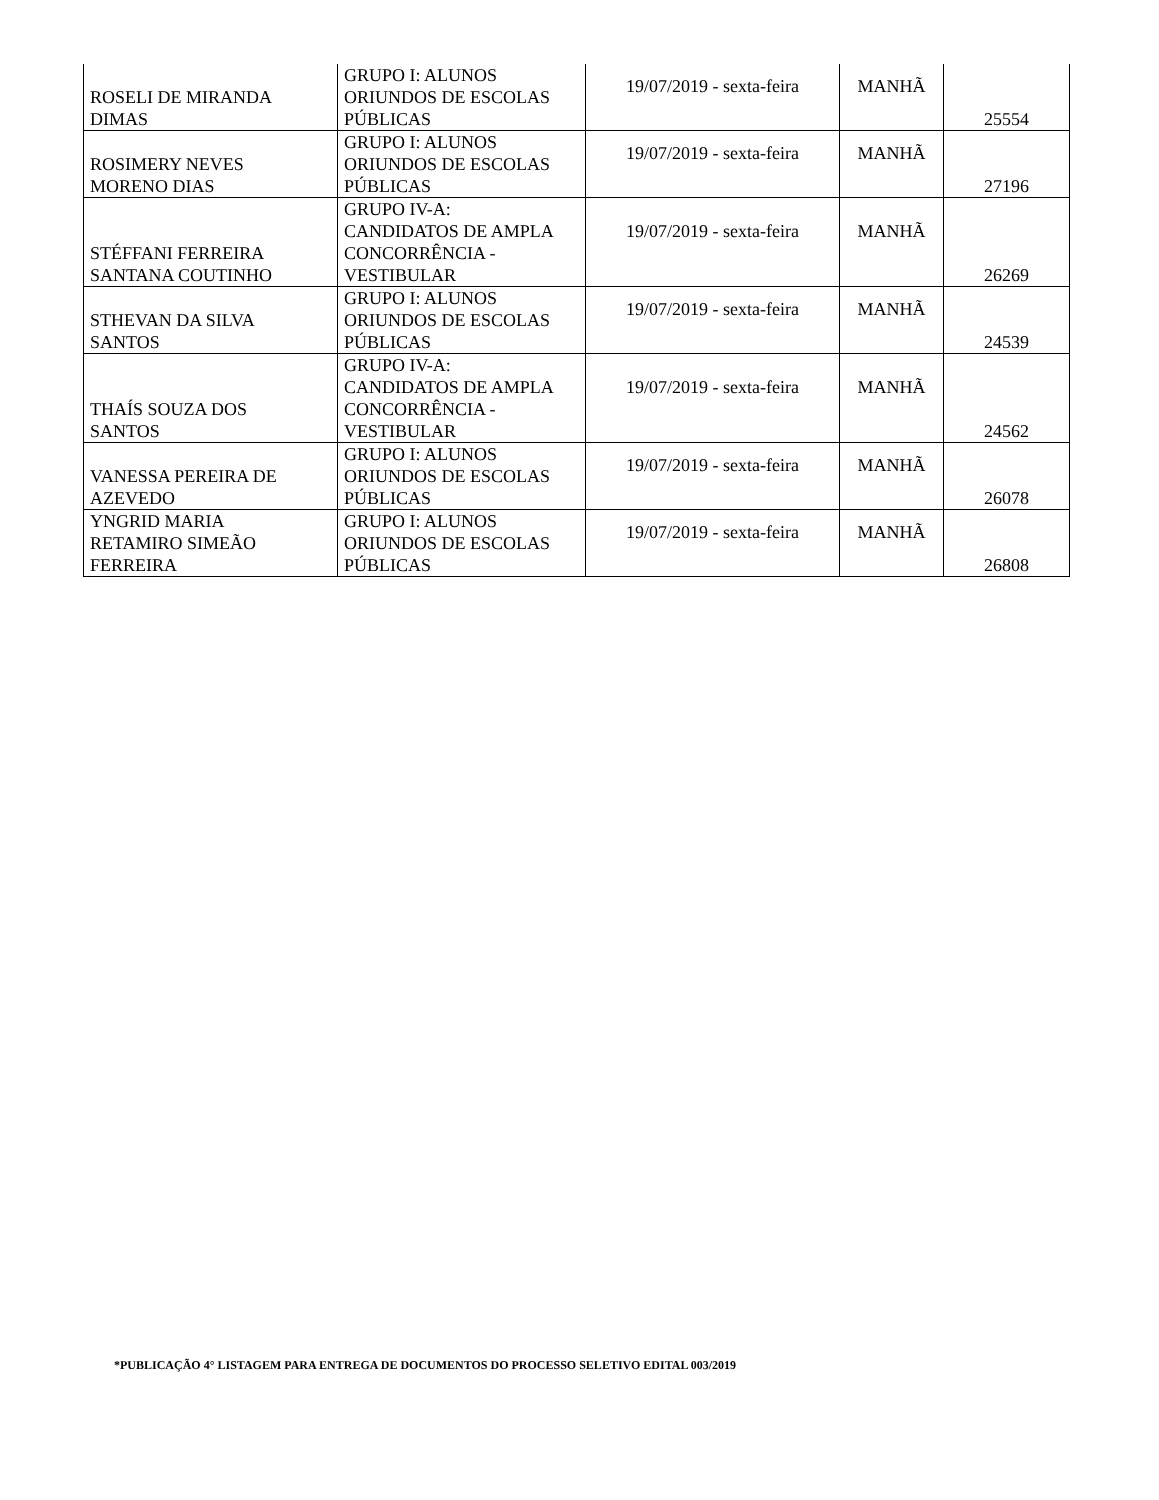| ROSELI DE MIRANDA DIMAS | GRUPO I: ALUNOS ORIUNDOS DE ESCOLAS PÚBLICAS | 19/07/2019 - sexta-feira | MANHÃ | 25554 |
| ROSIMERY NEVES MORENO DIAS | GRUPO I: ALUNOS ORIUNDOS DE ESCOLAS PÚBLICAS | 19/07/2019 - sexta-feira | MANHÃ | 27196 |
| STÉFFANI FERREIRA SANTANA COUTINHO | GRUPO IV-A: CANDIDATOS DE AMPLA CONCORRÊNCIA - VESTIBULAR | 19/07/2019 - sexta-feira | MANHÃ | 26269 |
| STHEVAN DA SILVA SANTOS | GRUPO I: ALUNOS ORIUNDOS DE ESCOLAS PÚBLICAS | 19/07/2019 - sexta-feira | MANHÃ | 24539 |
| THAÍS SOUZA DOS SANTOS | GRUPO IV-A: CANDIDATOS DE AMPLA CONCORRÊNCIA - VESTIBULAR | 19/07/2019 - sexta-feira | MANHÃ | 24562 |
| VANESSA PEREIRA DE AZEVEDO | GRUPO I: ALUNOS ORIUNDOS DE ESCOLAS PÚBLICAS | 19/07/2019 - sexta-feira | MANHÃ | 26078 |
| YNGRID MARIA RETAMIRO SIMEÃO FERREIRA | GRUPO I: ALUNOS ORIUNDOS DE ESCOLAS PÚBLICAS | 19/07/2019 - sexta-feira | MANHÃ | 26808 |
*PUBLICAÇÃO 4° LISTAGEM PARA ENTREGA DE DOCUMENTOS DO PROCESSO SELETIVO EDITAL 003/2019